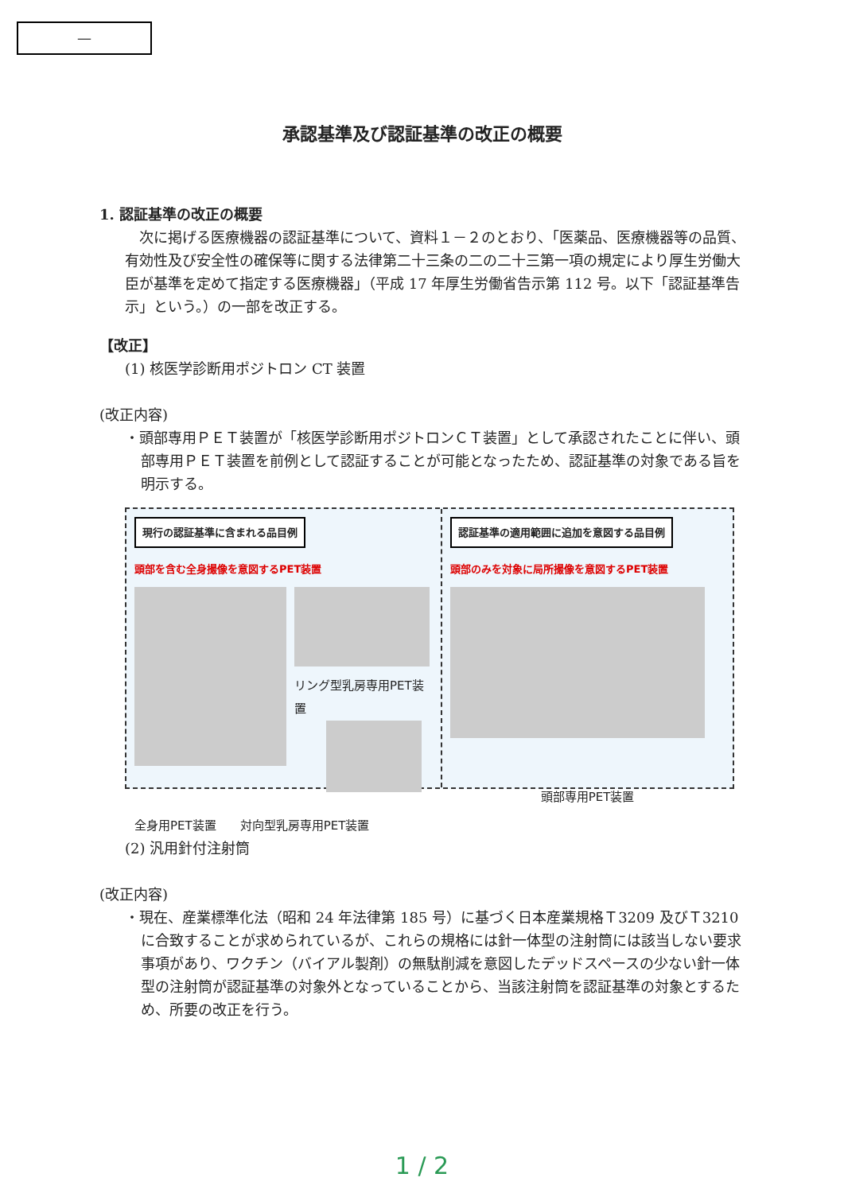—
承認基準及び認証基準の改正の概要
1. 認証基準の改正の概要
次に掲げる医療機器の認証基準について、資料１－２のとおり、「医薬品、医療機器等の品質、有効性及び安全性の確保等に関する法律第二十三条の二の二十三第一項の規定により厚生労働大臣が基準を定めて指定する医療機器」（平成 17 年厚生労働省告示第 112 号。以下「認証基準告示」という。）の一部を改正する。
【改正】
(1) 核医学診断用ポジトロン CT 装置
(改正内容)
・頭部専用ＰＥＴ装置が「核医学診断用ポジトロンＣＴ装置」として承認されたことに伴い、頭部専用ＰＥＴ装置を前例として認証することが可能となったため、認証基準の対象である旨を明示する。
現行の認証基準に含まれる品目例
頭部を含む全身撮像を意図するPET装置
リング型乳房専用PET装置
全身用PET装置　　対向型乳房専用PET装置
認証基準の適用範囲に追加を意図する品目例
頭部のみを対象に局所撮像を意図するPET装置
頭部専用PET装置
(2) 汎用針付注射筒
(改正内容)
・現在、産業標準化法（昭和 24 年法律第 185 号）に基づく日本産業規格Ｔ3209 及びＴ3210 に合致することが求められているが、これらの規格には針一体型の注射筒には該当しない要求事項があり、ワクチン（バイアル製剤）の無駄削減を意図したデッドスペースの少ない針一体型の注射筒が認証基準の対象外となっていることから、当該注射筒を認証基準の対象とするため、所要の改正を行う。
1 / 2